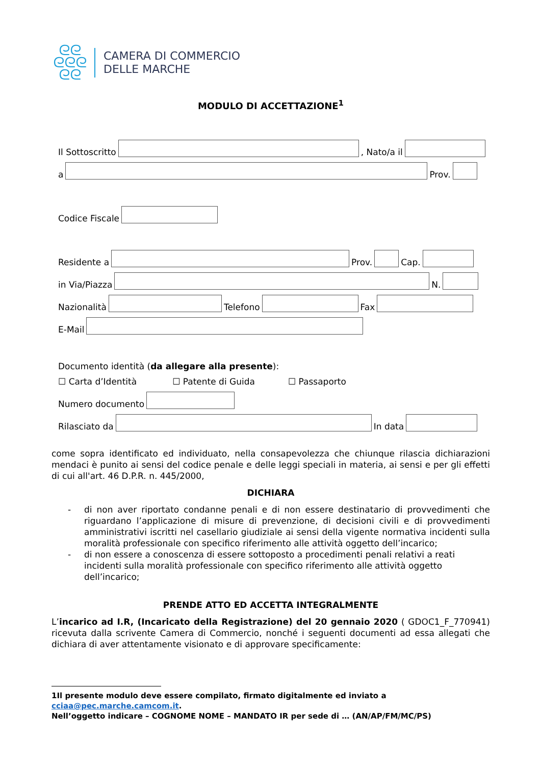ᘓᘓ
ᘓᘓᘓ
ᘓᘓ
CAMERA DI COMMERCIO
DELLE MARCHE
MODULO DI ACCETTAZIONE<sup>1</sup>
Il Sottoscritto
, Nato/a il
a
Prov.
Codice Fiscale
Residente a
Prov.
Cap.
in Via/Piazza
N.
Nazionalità
Telefono
Fax
E-Mail
Documento identità (da allegare alla presente):
☐ Carta d’Identità ☐ Patente di Guida ☐ Passaporto
Numero documento
Rilasciato da
In data
come sopra identificato ed individuato, nella consapevolezza che chiunque rilascia dichiarazioni mendaci è punito ai sensi del codice penale e delle leggi speciali in materia, ai sensi e per gli effetti di cui all'art. 46 D.P.R. n. 445/2000,
DICHIARA
- di non aver riportato condanne penali e di non essere destinatario di provvedimenti che riguardano l’applicazione di misure di prevenzione, di decisioni civili e di provvedimenti amministrativi iscritti nel casellario giudiziale ai sensi della vigente normativa incidenti sulla moralità professionale con specifico riferimento alle attività oggetto dell’incarico;
- di non essere a conoscenza di essere sottoposto a procedimenti penali relativi a reati incidenti sulla moralità professionale con specifico riferimento alle attività oggetto dell’incarico;
PRENDE ATTO ED ACCETTA INTEGRALMENTE
L’incarico ad I.R, (Incaricato della Registrazione) del 20 gennaio 2020 ( GDOC1_F_770941) ricevuta dalla scrivente Camera di Commercio, nonché i seguenti documenti ad essa allegati che dichiara di aver attentamente visionato e di approvare specificamente:
1Il presente modulo deve essere compilato, firmato digitalmente ed inviato a cciaa@pec.marche.camcom.it.
Nell’oggetto indicare – COGNOME NOME – MANDATO IR per sede di … (AN/AP/FM/MC/PS)